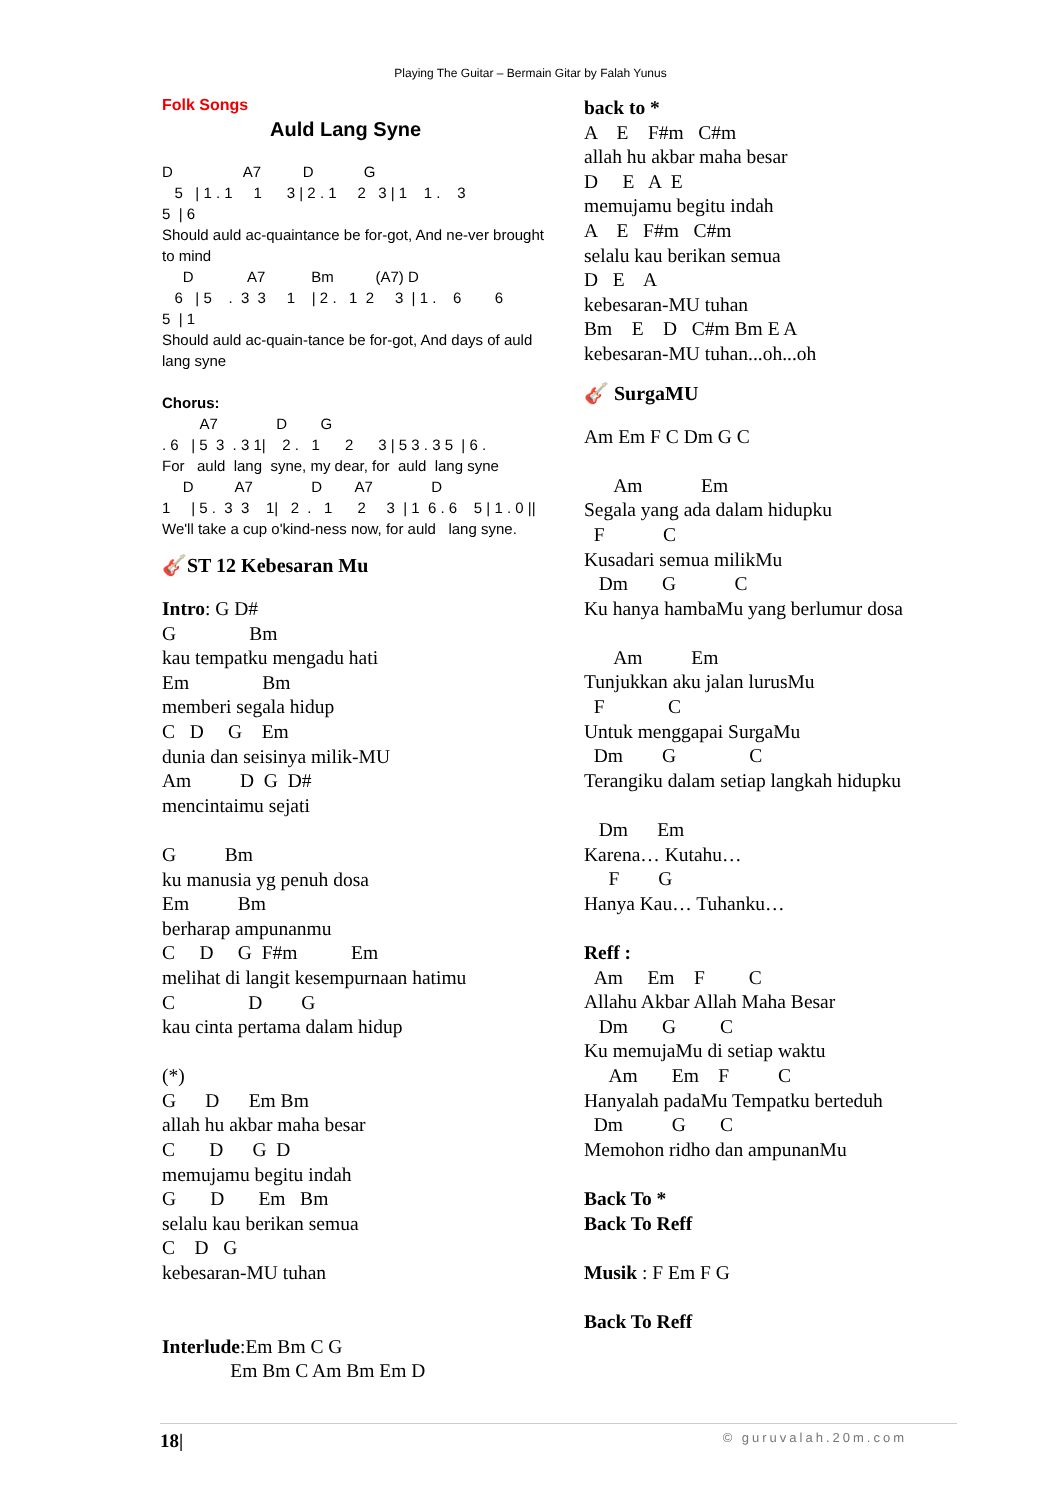Playing The Guitar – Bermain Gitar by Falah Yunus
Folk Songs
Auld Lang Syne
D                 A7          D            G
   5   | 1 . 1     1      3 | 2 . 1     2   3 | 1    1 .    3
5  | 6
Should auld ac-quaintance be for-got, And ne-ver brought
to mind
     D             A7           Bm          (A7) D
   6   | 5    .  3  3     1    | 2 .   1  2     3  | 1 .    6        6
5  | 1
Should auld ac-quain-tance be for-got, And days of auld
lang syne

Chorus:
         A7              D        G
. 6   | 5  3  . 3 1|    2 .   1      2      3 | 5 3 . 3 5  | 6 .
For   auld  lang  syne, my dear, for  auld  lang syne
     D          A7              D        A7              D
1     | 5 .  3  3    1|   2  .   1      2     3  | 1  6 . 6    5 | 1 . 0 ||
We'll take a cup o'kind-ness now, for auld   lang syne.
🎸ST 12 Kebesaran Mu
Intro: G D#
G               Bm
kau tempatku mengadu hati
Em               Bm
memberi segala hidup
C   D     G    Em
dunia dan seisinya milik-MU
Am          D  G  D#
mencintaimu sejati

G          Bm
ku manusia yg penuh dosa
Em          Bm
berharap ampunanmu
C     D     G  F#m           Em
melihat di langit kesempurnaan hatimu
C               D        G
kau cinta pertama dalam hidup

(*)
G      D      Em Bm
allah hu akbar maha besar
C       D      G  D
memujamu begitu indah
G       D       Em   Bm
selalu kau berikan semua
C    D   G
kebesaran-MU tuhan


Interlude:Em Bm C G
              Em Bm C Am Bm Em D
back to *
A    E    F#m   C#m
allah hu akbar maha besar
D     E   A  E
memujamu begitu indah
A    E   F#m   C#m
selalu kau berikan semua
D   E    A
kebesaran-MU tuhan
Bm    E    D   C#m Bm E A
kebesaran-MU tuhan...oh...oh
🎸 SurgaMU
Am Em F C Dm G C

      Am            Em
Segala yang ada dalam hidupku
  F            C
Kusadari semua milikMu
   Dm       G            C
Ku hanya hambaMu yang berlumur dosa

      Am          Em
Tunjukkan aku jalan lurusMu
  F             C
Untuk menggapai SurgaMu
  Dm        G               C
Terangiku dalam setiap langkah hidupku

   Dm      Em
Karena… Kutahu…
     F        G
Hanya Kau… Tuhanku…

Reff :
  Am     Em    F         C
Allahu Akbar Allah Maha Besar
   Dm       G         C
Ku memujaMu di setiap waktu
     Am       Em    F          C
Hanyalah padaMu Tempatku berteduh
  Dm          G       C
Memohon ridho dan ampunanMu

Back To *
Back To Reff

Musik : F Em F G

Back To Reff
18| © guruvalah.20m.com